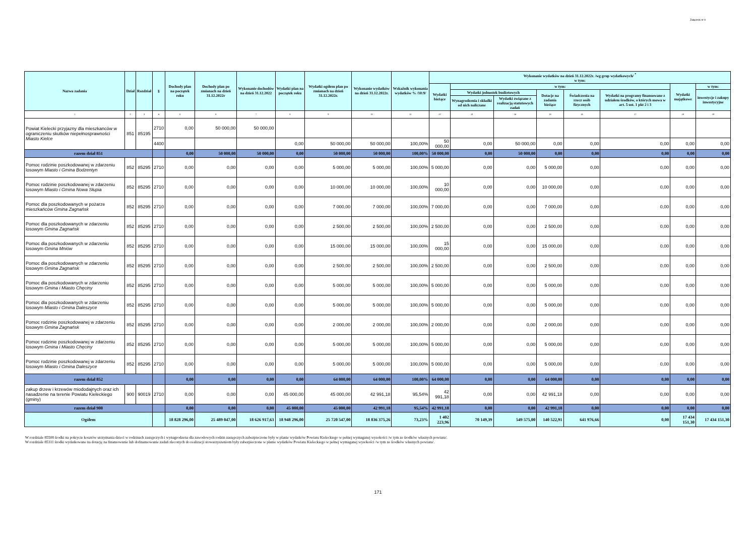Załącznik nr 9
| Nazwa zadania | Dział | Rozdział | § | Dochody plan na początek roku | Dochody plan po zmianach na dzień 31.12.2022r | Wykonanie dochodów na dzień 31.12.2022 | Wydatki plan na początek roku | Wydatki ogółem plan po zmianach na dzień 31.12.2022r. | Wykonanie wydatków na dzień 31.12.2022r. | Wskaźnik wykonania wydatków % /10:9/ | Wykonanie wydatków na dzień 31.12.2022r. /wg grup wydatkowych/ <sup>*</sup> w tym: | | | | | | | |
| --- | --- | --- | --- | --- | --- | --- | --- | --- | --- | --- | --- | --- | --- | --- | --- | --- | --- | --- |
| | | | | | | | | | | | Wydatki bieżące | w tym: | | | | | Wydatki majątkowe | w tym: |
| | | | | | | | | | | | | Wydatki jednostek budżetowych | | Dotacje na zadania bieżące | Świadczenia na rzecz osób fizycznych | Wydatki na programy finansowane z udziałem środków, o których mowa w art. 5 ust. 1 pkt 2 i 3 | | inwestycje i zakupy inwestycyjne |
| | | | | | | | | | | | | Wynagrodzenia i składki od nich naliczane | Wydatki związane z realizacją statutowych zadań | | | | | |
| 1 | 2 | 3 | 4 | 5 | 6 | 7 | 8 | 9 | 10 | 11 | 12 | 13 | 14 | 15 | 16 | 17 | 18 | 19 |
| Powiat Kielecki przyjazny dla mieszkanców w ograniczeniu skutków niepełnosprawności Miasto Kielce | 851 | 85195 | 2710 | 0,00 | 50 000,00 | 50 000,00 | | | | | | | | | | | | |
| | | | 4400 | | | | 0,00 | 50 000,00 | 50 000,00 | 100,00% | 50 000,00 | 0,00 | 50 000,00 | 0,00 | 0,00 | 0,00 | 0,00 | 0,00 |
| razem dział 851 | | | | 0,00 | 50 000,00 | 50 000,00 | 0,00 | 50 000,00 | 50 000,00 | 100,00% | 50 000,00 | 0,00 | 50 000,00 | 0,00 | 0,00 | 0,00 | 0,00 | 0,00 |
| Pomoc rodzinie poszkodowanej w zdarzeniu losowym Miasto i Gmina Bodzentyn | 852 | 85295 | 2710 | 0,00 | 0,00 | 0,00 | 0,00 | 5 000,00 | 5 000,00 | 100,00% | 5 000,00 | 0,00 | 0,00 | 5 000,00 | 0,00 | 0,00 | 0,00 | 0,00 |
| Pomoc rodzinie poszkodowanej w zdarzeniu losowym Miasto i Gmina Nowa Słupia | 852 | 85295 | 2710 | 0,00 | 0,00 | 0,00 | 0,00 | 10 000,00 | 10 000,00 | 100,00% | 10 000,00 | 0,00 | 0,00 | 10 000,00 | 0,00 | 0,00 | 0,00 | 0,00 |
| Pomoc dla poszkodowanych w pożarze mieszkańców Gmina Zagnańsk | 852 | 85295 | 2710 | 0,00 | 0,00 | 0,00 | 0,00 | 7 000,00 | 7 000,00 | 100,00% | 7 000,00 | 0,00 | 0,00 | 7 000,00 | 0,00 | 0,00 | 0,00 | 0,00 |
| Pomoc dla poszkodowanych w zdarzeniu losowym Gmina Zagnańsk | 852 | 85295 | 2710 | 0,00 | 0,00 | 0,00 | 0,00 | 2 500,00 | 2 500,00 | 100,00% | 2 500,00 | 0,00 | 0,00 | 2 500,00 | 0,00 | 0,00 | 0,00 | 0,00 |
| Pomoc dla poszkodowanych w zdarzeniu losowym Gmina Mniów | 852 | 85295 | 2710 | 0,00 | 0,00 | 0,00 | 0,00 | 15 000,00 | 15 000,00 | 100,00% | 15 000,00 | 0,00 | 0,00 | 15 000,00 | 0,00 | 0,00 | 0,00 | 0,00 |
| Pomoc dla poszkodowanych w zdarzeniu losowym Gmina Zagnańsk | 852 | 85295 | 2710 | 0,00 | 0,00 | 0,00 | 0,00 | 2 500,00 | 2 500,00 | 100,00% | 2 500,00 | 0,00 | 0,00 | 2 500,00 | 0,00 | 0,00 | 0,00 | 0,00 |
| Pomoc dla poszkodowanych w zdarzeniu losowym Gmina i Miasto Chęciny | 852 | 85295 | 2710 | 0,00 | 0,00 | 0,00 | 0,00 | 5 000,00 | 5 000,00 | 100,00% | 5 000,00 | 0,00 | 0,00 | 5 000,00 | 0,00 | 0,00 | 0,00 | 0,00 |
| Pomoc dla poszkodowanych w zdarzeniu losowym Miasto i Gmina Daleszyce | 852 | 85295 | 2710 | 0,00 | 0,00 | 0,00 | 0,00 | 5 000,00 | 5 000,00 | 100,00% | 5 000,00 | 0,00 | 0,00 | 5 000,00 | 0,00 | 0,00 | 0,00 | 0,00 |
| Pomoc rodzinie poszkodowanej w zdarzeniu losowym Gmina Zagnańsk | 852 | 85295 | 2710 | 0,00 | 0,00 | 0,00 | 0,00 | 2 000,00 | 2 000,00 | 100,00% | 2 000,00 | 0,00 | 0,00 | 2 000,00 | 0,00 | 0,00 | 0,00 | 0,00 |
| Pomoc rodzinie poszkodowanej w zdarzeniu losowym Gmina i Miasto Chęciny | 852 | 85295 | 2710 | 0,00 | 0,00 | 0,00 | 0,00 | 5 000,00 | 5 000,00 | 100,00% | 5 000,00 | 0,00 | 0,00 | 5 000,00 | 0,00 | 0,00 | 0,00 | 0,00 |
| Pomoc rodzinie poszkodowanej w zdarzeniu losowym Miasto i Gmina Daleszyce | 852 | 85295 | 2710 | 0,00 | 0,00 | 0,00 | 0,00 | 5 000,00 | 5 000,00 | 100,00% | 5 000,00 | 0,00 | 0,00 | 5 000,00 | 0,00 | 0,00 | 0,00 | 0,00 |
| razem dział 852 | | | | 0,00 | 0,00 | 0,00 | 0,00 | 64 000,00 | 64 000,00 | 100,00% | 64 000,00 | 0,00 | 0,00 | 64 000,00 | 0,00 | 0,00 | 0,00 | 0,00 |
| zakup drzew i krzewów miododajnych oraz ich nasadzenie na terenie Powiatu Kieleckiego (gminy) | 900 | 90019 | 2710 | 0,00 | 0,00 | 0,00 | 45 000,00 | 45 000,00 | 42 991,18 | 95,54% | 42 991,18 | 0,00 | 0,00 | 42 991,18 | 0,00 | 0,00 | 0,00 | 0,00 |
| razem dział 900 | | | | 0,00 | 0,00 | 0,00 | 45 000,00 | 45 000,00 | 42 991,18 | 95,54% | 42 991,18 | 0,00 | 0,00 | 42 991,18 | 0,00 | 0,00 | 0,00 | 0,00 |
| Ogółem | | | | 18 828 296,00 | 25 489 047,00 | 18 626 917,63 | 18 948 296,00 | 25 720 547,00 | 18 836 375,26 | 73,23% | 1 402 223,96 | 70 149,39 | 549 575,00 | 140 522,91 | 641 976,66 | 0,00 | 17 434 151,30 | 17 434 151,30 |
W rozdziale 85508 środki na pokrycie kosztów utrzymania dzieci w rodzinach zastępczych i wynagrodzena dla zawodowych rodzin zastępczych zabezpieczone były w planie wydatków Powiatu Kieleckiego w pełnej wymaganej wysokości /w tym ze środków własnych powiatu/.
W rozdziale 85311 środki wydatkowane na dotację na finansowanie lub dofinansowanie zadań zleconych do realizacji stowarzyszeniom były zabezpieczone w planie wydatków Powiatu Kieleckiego w pełnej wymaganej wysokości /w tym ze środków własnych powiatu/.
171